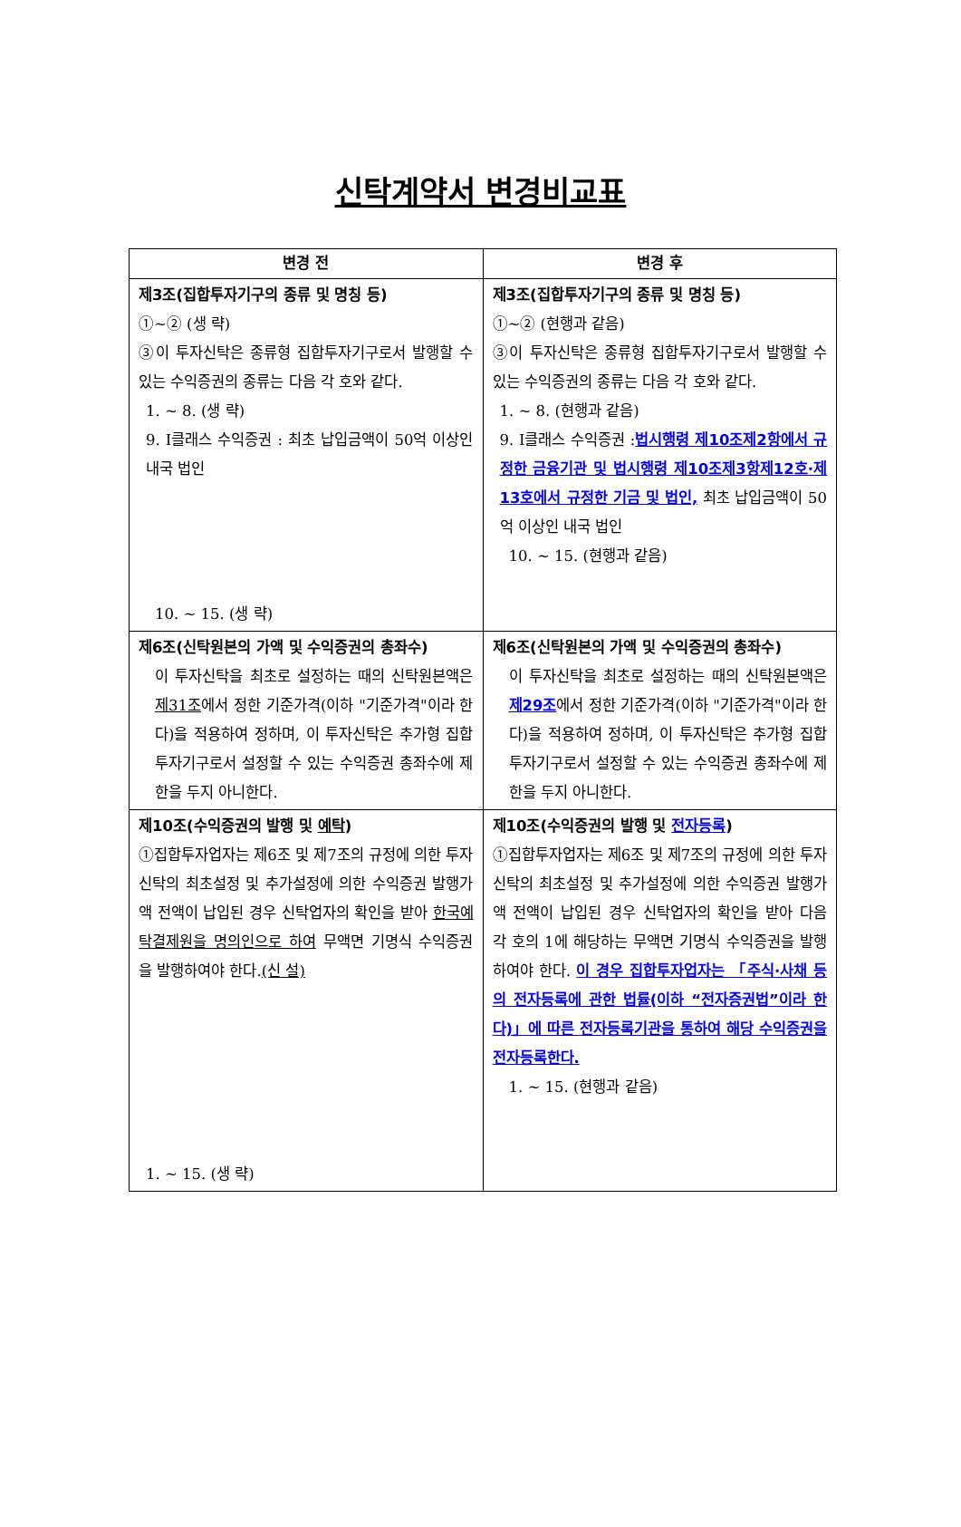신탁계약서 변경비교표
| 변경 전 | 변경 후 |
| --- | --- |
| 제3조(집합투자기구의 종류 및 명칭 등) ①~② (생 략) ③이 투자신탁은 종류형 집합투자기구로서 발행할 수 있는 수익증권의 종류는 다음 각 호와 같다. 1. ~ 8. (생 략) 9. I클래스 수익증권 : 최초 납입금액이 50억 이상인 내국 법인 10. ~ 15. (생 략) | 제3조(집합투자기구의 종류 및 명칭 등) ①~② (현행과 같음) ③이 투자신탁은 종류형 집합투자기구로서 발행할 수 있는 수익증권의 종류는 다음 각 호와 같다. 1. ~ 8. (현행과 같음) 9. I클래스 수익증권 : 법시행령 제10조제2항에서 규정한 금융기관 및 법시행령 제10조제3항제12호·제13호에서 규정한 기금 및 법인, 최초 납입금액이 50억 이상인 내국 법인 10. ~ 15. (현행과 같음) |
| 제6조(신탁원본의 가액 및 수익증권의 총좌수) 이 투자신탁을 최초로 설정하는 때의 신탁원본액은 제31조 에서 정한 기준가격(이하 "기준가격"이라 한다)을 적용하여 정하며, 이 투자신탁은 추가형 집합투자기구로서 설정할 수 있는 수익증권 총좌수에 제한을 두지 아니한다. | 제6조(신탁원본의 가액 및 수익증권의 총좌수) 이 투자신탁을 최초로 설정하는 때의 신탁원본액은 제29조 에서 정한 기준가격(이하 "기준가격"이라 한다)을 적용하여 정하며, 이 투자신탁은 추가형 집합투자기구로서 설정할 수 있는 수익증권 총좌수에 제한을 두지 아니한다. |
| 제10조(수익증권의 발행 및 예탁 ) ①집합투자업자는 제6조 및 제7조의 규정에 의한 투자신탁의 최초설정 및 추가설정에 의한 수익증권 발행가액 전액이 납입된 경우 신탁업자의 확인을 받아 한국예탁결제원을 명의인으로 하여 무액면 기명식 수익증권을 발행하여야 한다. (신 설) 1. ~ 15. (생 략) | 제10조(수익증권의 발행 및 전자등록 ) ①집합투자업자는 제6조 및 제7조의 규정에 의한 투자신탁의 최초설정 및 추가설정에 의한 수익증권 발행가액 전액이 납입된 경우 신탁업자의 확인을 받아 다음 각 호의 1에 해당하는 무액면 기명식 수익증권을 발행하여야 한다. 이 경우 집합투자업자는 「주식·사채 등의 전자등록에 관한 법률(이하 “전자증권법”이라 한다)」에 따른 전자등록기관을 통하여 해당 수익증권을 전자등록한다. 1. ~ 15. (현행과 같음) |